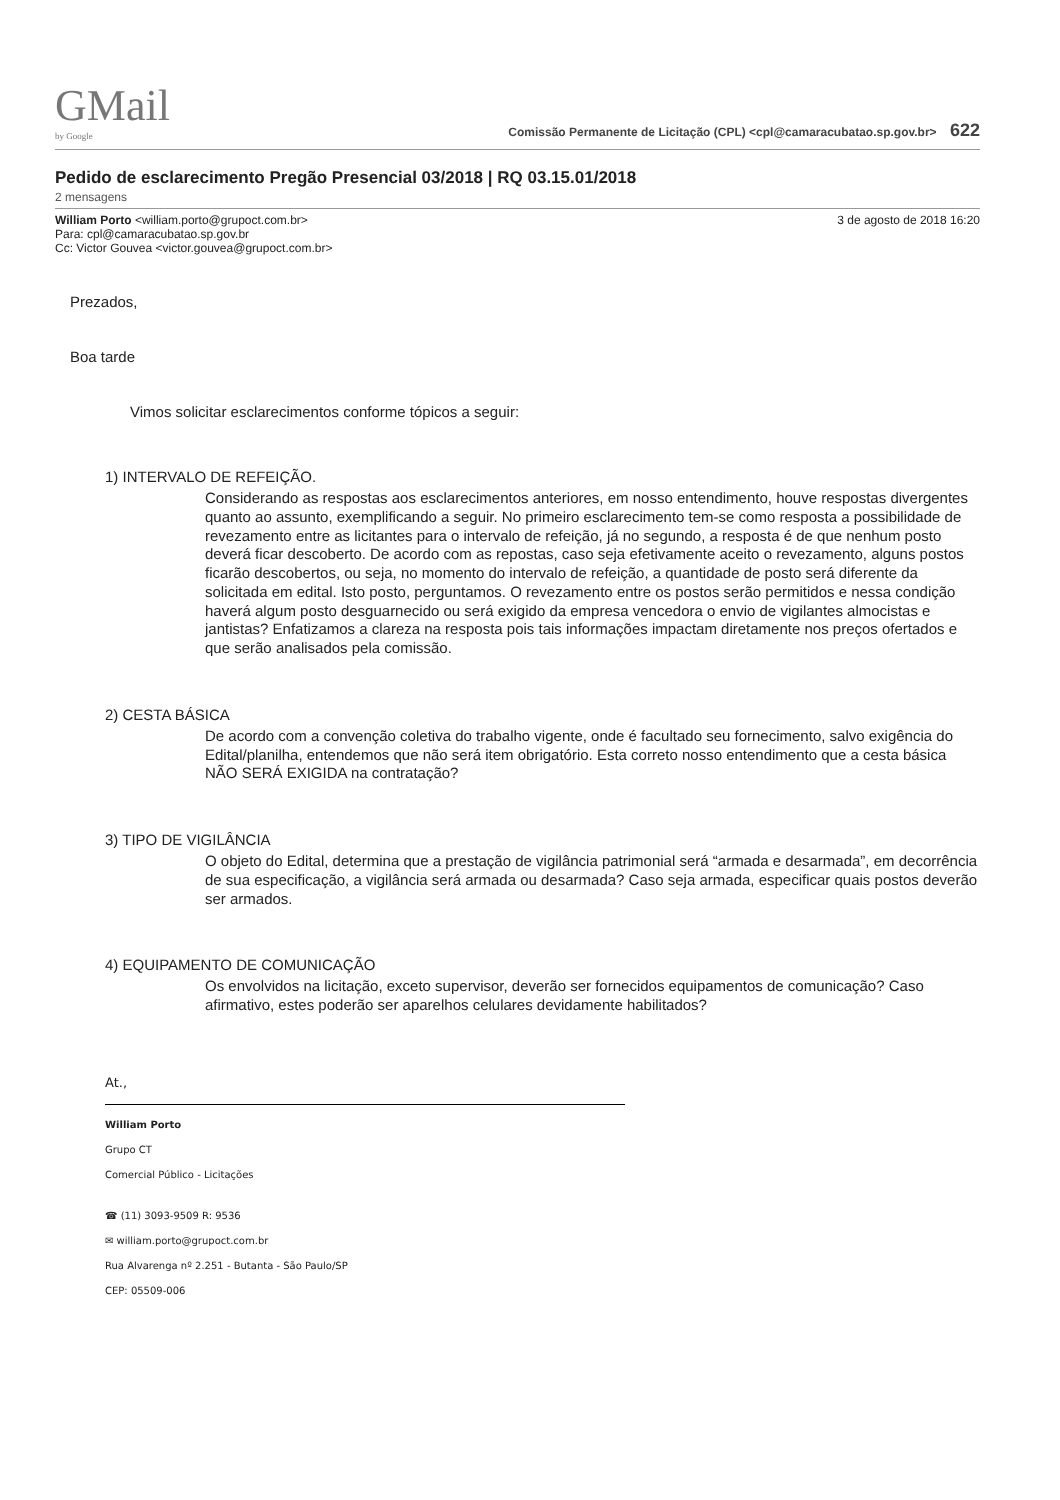GMail
by Google
Comissão Permanente de Licitação (CPL) <cpl@camaracubatao.sp.gov.br> 622
Pedido de esclarecimento Pregão Presencial 03/2018 | RQ 03.15.01/2018
2 mensagens
William Porto <william.porto@grupoct.com.br>
Para: cpl@camaracubatao.sp.gov.br
Cc: Victor Gouvea <victor.gouvea@grupoct.com.br>
3 de agosto de 2018 16:20
Prezados,
Boa tarde
Vimos solicitar esclarecimentos conforme tópicos a seguir:
1) INTERVALO DE REFEIÇÃO.
Considerando as respostas aos esclarecimentos anteriores, em nosso entendimento, houve respostas divergentes quanto ao assunto, exemplificando a seguir. No primeiro esclarecimento tem-se como resposta a possibilidade de revezamento entre as licitantes para o intervalo de refeição, já no segundo, a resposta é de que nenhum posto deverá ficar descoberto. De acordo com as repostas, caso seja efetivamente aceito o revezamento, alguns postos ficarão descobertos, ou seja, no momento do intervalo de refeição, a quantidade de posto será diferente da solicitada em edital. Isto posto, perguntamos. O revezamento entre os postos serão permitidos e nessa condição haverá algum posto desguarnecido ou será exigido da empresa vencedora o envio de vigilantes almocistas e jantistas? Enfatizamos a clareza na resposta pois tais informações impactam diretamente nos preços ofertados e que serão analisados pela comissão.
2) CESTA BÁSICA
De acordo com a convenção coletiva do trabalho vigente, onde é facultado seu fornecimento, salvo exigência do Edital/planilha, entendemos que não será item obrigatório. Esta correto nosso entendimento que a cesta básica NÃO SERÁ EXIGIDA na contratação?
3) TIPO DE VIGILÂNCIA
O objeto do Edital, determina que a prestação de vigilância patrimonial será “armada e desarmada”, em decorrência de sua especificação, a vigilância será armada ou desarmada? Caso seja armada, especificar quais postos deverão ser armados.
4) EQUIPAMENTO DE COMUNICAÇÃO
Os envolvidos na licitação, exceto supervisor, deverão ser fornecidos equipamentos de comunicação? Caso afirmativo, estes poderão ser aparelhos celulares devidamente habilitados?
At.,
William Porto
Grupo CT
Comercial Público - Licitações
☎ (11) 3093-9509 R: 9536
✉ william.porto@grupoct.com.br
Rua Alvarenga nº 2.251 - Butanta - São Paulo/SP
CEP: 05509-006